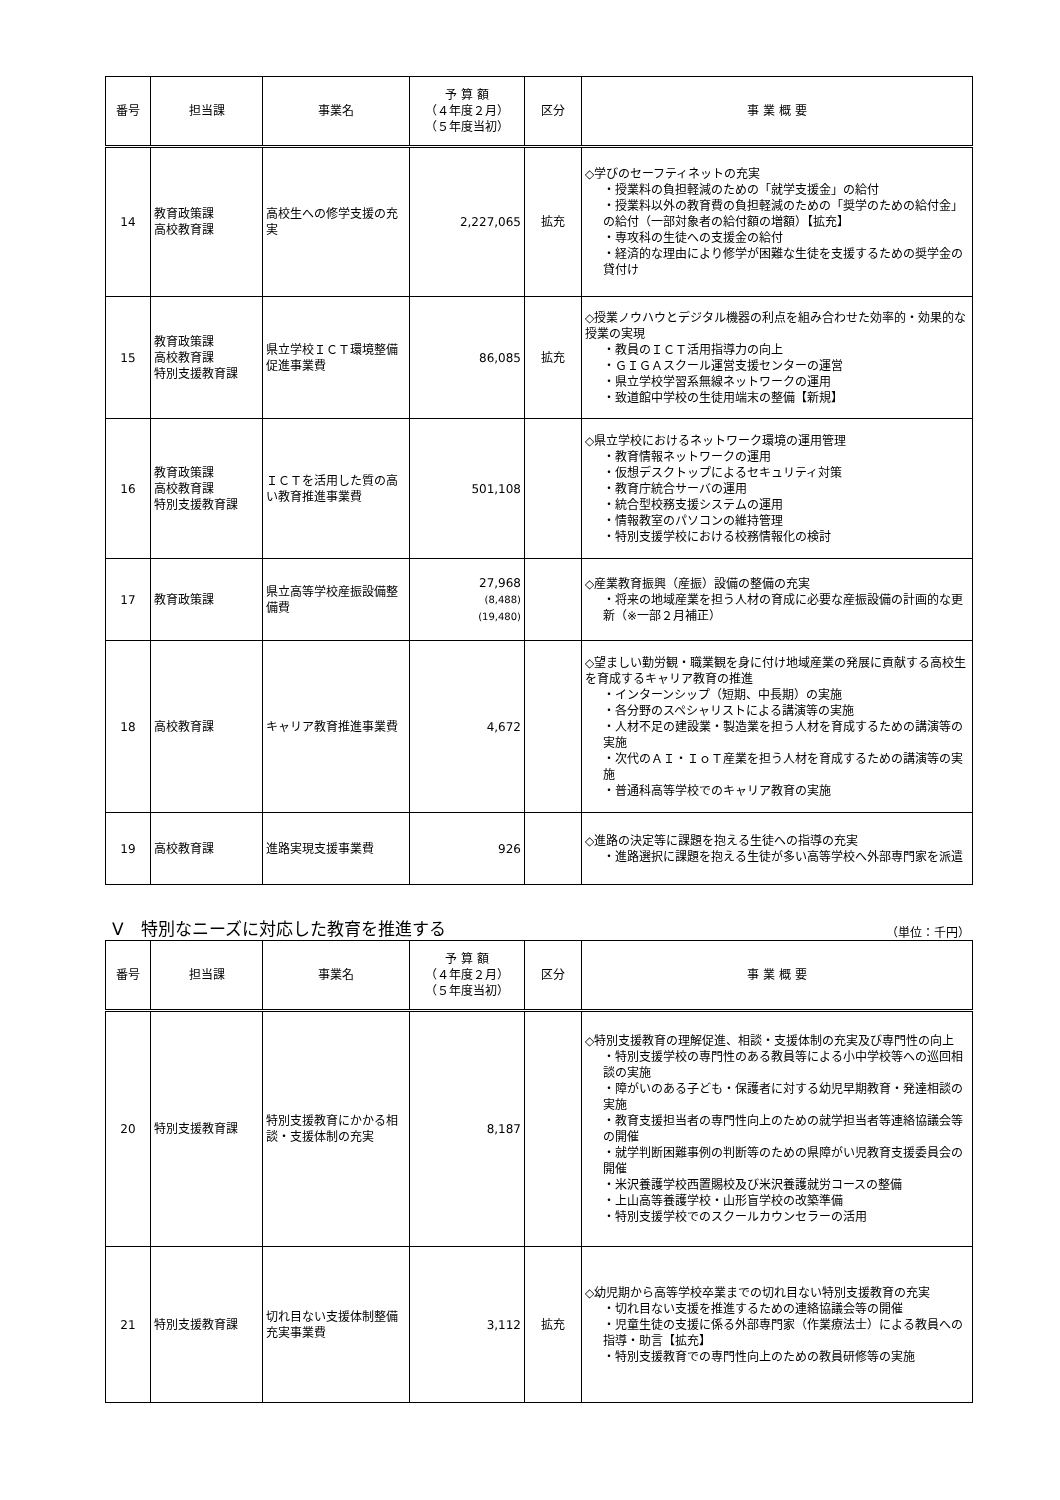| 番号 | 担当課 | 事業名 | 予 算 額 （４年度２月） （５年度当初） | 区分 | 事 業 概 要 |
| --- | --- | --- | --- | --- | --- |
| 14 | 教育政策課 高校教育課 | 高校生への修学支援の充実 | 2,227,065 | 拡充 | ◇学びのセーフティネットの充実 ・授業料の負担軽減のための「就学支援金」の給付 ・授業料以外の教育費の負担軽減のための「奨学のための給付金」の給付（一部対象者の給付額の増額）【拡充】 ・専攻科の生徒への支援金の給付 ・経済的な理由により修学が困難な生徒を支援するための奨学金の貸付け |
| 15 | 教育政策課 高校教育課 特別支援教育課 | 県立学校ＩＣＴ環境整備促進事業費 | 86,085 | 拡充 | ◇授業ノウハウとデジタル機器の利点を組み合わせた効率的・効果的な授業の実現 ・教員のＩＣＴ活用指導力の向上 ・ＧＩＧＡスクール運営支援センターの運営 ・県立学校学習系無線ネットワークの運用 ・致道館中学校の生徒用端末の整備【新規】 |
| 16 | 教育政策課 高校教育課 特別支援教育課 | ＩＣＴを活用した質の高い教育推進事業費 | 501,108 | | ◇県立学校におけるネットワーク環境の運用管理 ・教育情報ネットワークの運用 ・仮想デスクトップによるセキュリティ対策 ・教育庁統合サーバの運用 ・統合型校務支援システムの運用 ・情報教室のパソコンの維持管理 ・特別支援学校における校務情報化の検討 |
| 17 | 教育政策課 | 県立高等学校産振設備整備費 | 27,968 (8,488) (19,480) | | ◇産業教育振興（産振）設備の整備の充実 ・将来の地域産業を担う人材の育成に必要な産振設備の計画的な更新（※一部２月補正） |
| 18 | 高校教育課 | キャリア教育推進事業費 | 4,672 | | ◇望ましい勤労観・職業観を身に付け地域産業の発展に貢献する高校生を育成するキャリア教育の推進 ・インターンシップ（短期、中長期）の実施 ・各分野のスペシャリストによる講演等の実施 ・人材不足の建設業・製造業を担う人材を育成するための講演等の実施 ・次代のＡＩ・ＩｏＴ産業を担う人材を育成するための講演等の実施 ・普通科高等学校でのキャリア教育の実施 |
| 19 | 高校教育課 | 進路実現支援事業費 | 926 | | ◇進路の決定等に課題を抱える生徒への指導の充実 ・進路選択に課題を抱える生徒が多い高等学校へ外部専門家を派遣 |
Ⅴ　特別なニーズに対応した教育を推進する （単位：千円）
| 番号 | 担当課 | 事業名 | 予 算 額 （４年度２月） （５年度当初） | 区分 | 事 業 概 要 |
| --- | --- | --- | --- | --- | --- |
| 20 | 特別支援教育課 | 特別支援教育にかかる相談・支援体制の充実 | 8,187 | | ◇特別支援教育の理解促進、相談・支援体制の充実及び専門性の向上 ・特別支援学校の専門性のある教員等による小中学校等への巡回相談の実施 ・障がいのある子ども・保護者に対する幼児早期教育・発達相談の実施 ・教育支援担当者の専門性向上のための就学担当者等連絡協議会等の開催 ・就学判断困難事例の判断等のための県障がい児教育支援委員会の開催 ・米沢養護学校西置賜校及び米沢養護就労コースの整備 ・上山高等養護学校・山形盲学校の改築準備 ・特別支援学校でのスクールカウンセラーの活用 |
| 21 | 特別支援教育課 | 切れ目ない支援体制整備充実事業費 | 3,112 | 拡充 | ◇幼児期から高等学校卒業までの切れ目ない特別支援教育の充実 ・切れ目ない支援を推進するための連絡協議会等の開催 ・児童生徒の支援に係る外部専門家（作業療法士）による教員への指導・助言【拡充】 ・特別支援教育での専門性向上のための教員研修等の実施 |